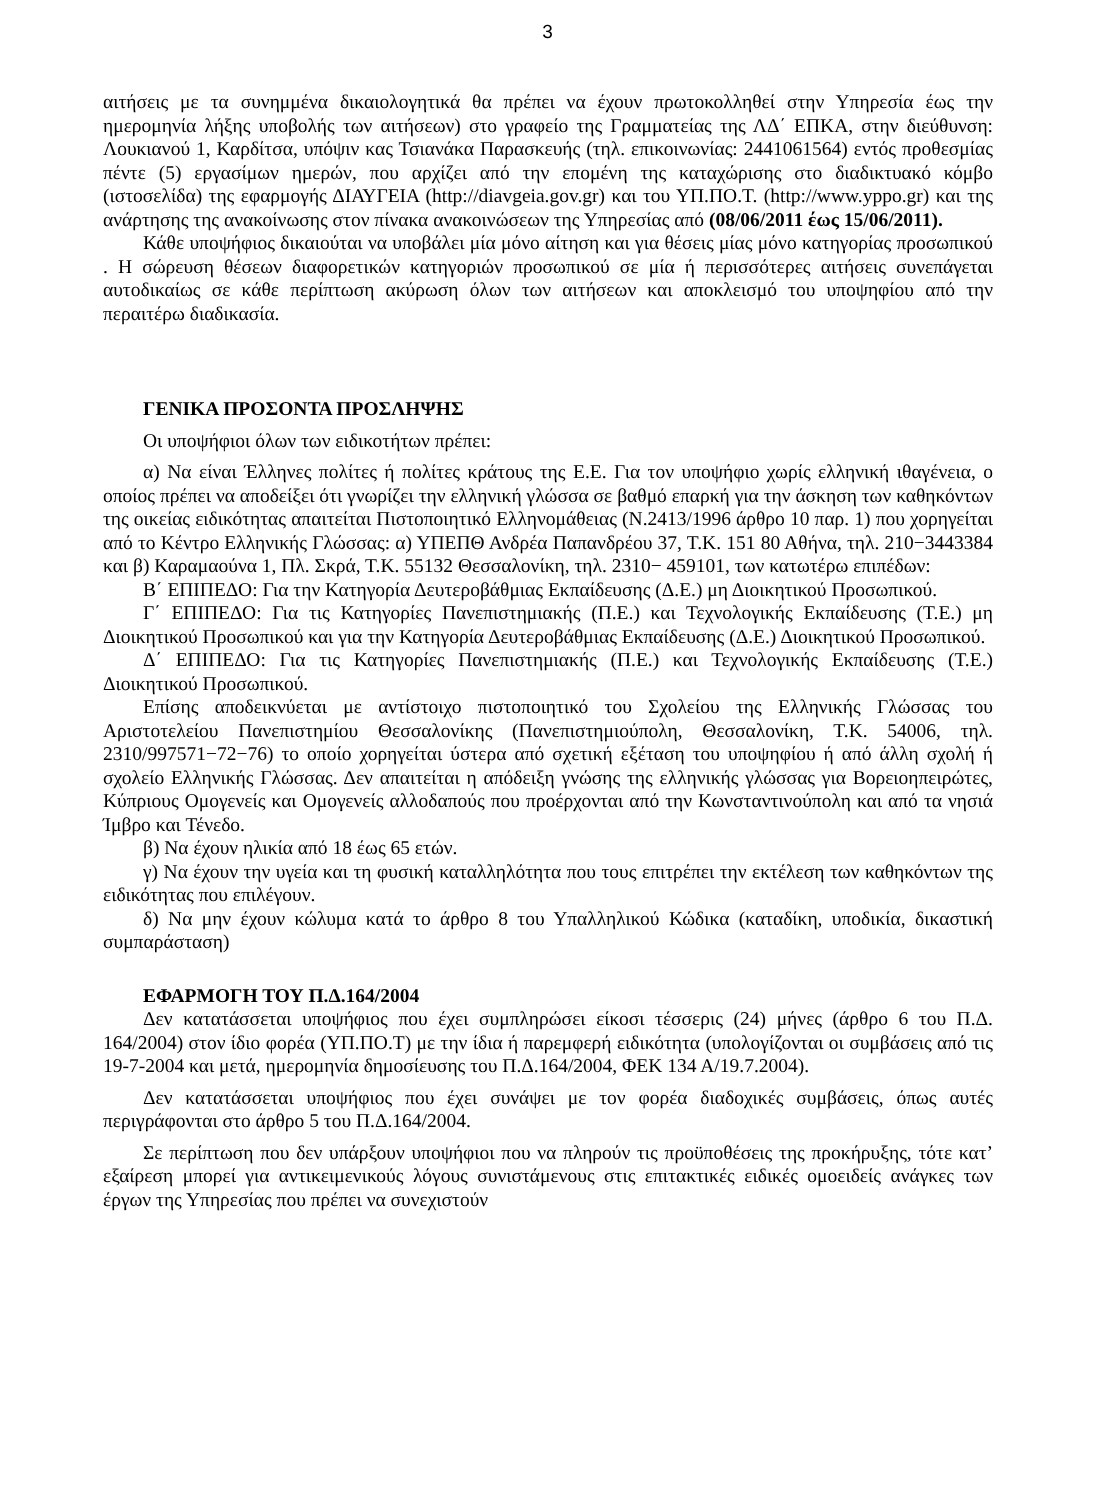3
αιτήσεις με τα συνημμένα δικαιολογητικά θα πρέπει να έχουν πρωτοκολληθεί στην Υπηρεσία έως την ημερομηνία λήξης υποβολής των αιτήσεων) στο γραφείο της Γραμματείας της ΛΔ΄ ΕΠΚΑ, στην διεύθυνση: Λουκιανού 1, Καρδίτσα, υπόψιν κας Τσιανάκα Παρασκευής (τηλ. επικοινωνίας: 2441061564) εντός προθεσμίας πέντε (5) εργασίμων ημερών, που αρχίζει από την επομένη της καταχώρισης στο διαδικτυακό κόμβο (ιστοσελίδα) της εφαρμογής ΔΙΑΥΓΕΙΑ (http://diavgeia.gov.gr) και του ΥΠ.ΠΟ.Τ. (http://www.yppo.gr) και της ανάρτησης της ανακοίνωσης στον πίνακα ανακοινώσεων της Υπηρεσίας από (08/06/2011 έως 15/06/2011).
Κάθε υποψήφιος δικαιούται να υποβάλει μία μόνο αίτηση και για θέσεις μίας μόνο κατηγορίας προσωπικού . Η σώρευση θέσεων διαφορετικών κατηγοριών προσωπικού σε μία ή περισσότερες αιτήσεις συνεπάγεται αυτοδικαίως σε κάθε περίπτωση ακύρωση όλων των αιτήσεων και αποκλεισμό του υποψηφίου από την περαιτέρω διαδικασία.
ΓΕΝΙΚΑ ΠΡΟΣΟΝΤΑ ΠΡΟΣΛΗΨΗΣ
Οι υποψήφιοι όλων των ειδικοτήτων πρέπει:
α) Να είναι Έλληνες πολίτες ή πολίτες κράτους της Ε.Ε. Για τον υποψήφιο χωρίς ελληνική ιθαγένεια, ο οποίος πρέπει να αποδείξει ότι γνωρίζει την ελληνική γλώσσα σε βαθμό επαρκή για την άσκηση των καθηκόντων της οικείας ειδικότητας απαιτείται Πιστοποιητικό Ελληνομάθειας (Ν.2413/1996 άρθρο 10 παρ. 1) που χορηγείται από το Κέντρο Ελληνικής Γλώσσας: α) ΥΠΕΠΘ Ανδρέα Παπανδρέου 37, Τ.Κ. 151 80 Αθήνα, τηλ. 210−3443384 και β) Καραμαούνα 1, Πλ. Σκρά, Τ.Κ. 55132 Θεσσαλονίκη, τηλ. 2310− 459101, των κατωτέρω επιπέδων:
Β΄ ΕΠΙΠΕΔΟ: Για την Κατηγορία Δευτεροβάθμιας Εκπαίδευσης (Δ.Ε.) μη Διοικητικού Προσωπικού.
Γ΄ ΕΠΙΠΕΔΟ: Για τις Κατηγορίες Πανεπιστημιακής (Π.Ε.) και Τεχνολογικής Εκπαίδευσης (Τ.Ε.) μη Διοικητικού Προσωπικού και για την Κατηγορία Δευτεροβάθμιας Εκπαίδευσης (Δ.Ε.) Διοικητικού Προσωπικού.
Δ΄ ΕΠΙΠΕΔΟ: Για τις Κατηγορίες Πανεπιστημιακής (Π.Ε.) και Τεχνολογικής Εκπαίδευσης (Τ.Ε.) Διοικητικού Προσωπικού.
Επίσης αποδεικνύεται με αντίστοιχο πιστοποιητικό του Σχολείου της Ελληνικής Γλώσσας του Αριστοτελείου Πανεπιστημίου Θεσσαλονίκης (Πανεπιστημιούπολη, Θεσσαλονίκη, Τ.Κ. 54006, τηλ. 2310/997571−72−76) το οποίο χορηγείται ύστερα από σχετική εξέταση του υποψηφίου ή από άλλη σχολή ή σχολείο Ελληνικής Γλώσσας. Δεν απαιτείται η απόδειξη γνώσης της ελληνικής γλώσσας για Βορειοηπειρώτες, Κύπριους Ομογενείς και Ομογενείς αλλοδαπούς που προέρχονται από την Κωνσταντινούπολη και από τα νησιά Ίμβρο και Τένεδο.
β) Να έχουν ηλικία από 18 έως 65 ετών.
γ) Να έχουν την υγεία και τη φυσική καταλληλότητα που τους επιτρέπει την εκτέλεση των καθηκόντων της ειδικότητας που επιλέγουν.
δ) Να μην έχουν κώλυμα κατά το άρθρο 8 του Υπαλληλικού Κώδικα (καταδίκη, υποδικία, δικαστική συμπαράσταση)
ΕΦΑΡΜΟΓΗ ΤΟΥ Π.Δ.164/2004
Δεν κατατάσσεται υποψήφιος που έχει συμπληρώσει είκοσι τέσσερις (24) μήνες (άρθρο 6 του Π.Δ. 164/2004) στον ίδιο φορέα (ΥΠ.ΠΟ.Τ) με την ίδια ή παρεμφερή ειδικότητα (υπολογίζονται οι συμβάσεις από τις 19-7-2004 και μετά, ημερομηνία δημοσίευσης του Π.Δ.164/2004, ΦΕΚ 134 Α/19.7.2004).
Δεν κατατάσσεται υποψήφιος που έχει συνάψει με τον φορέα διαδοχικές συμβάσεις, όπως αυτές περιγράφονται στο άρθρο 5 του Π.Δ.164/2004.
Σε περίπτωση που δεν υπάρξουν υποψήφιοι που να πληρούν τις προϋποθέσεις της προκήρυξης, τότε κατ’ εξαίρεση μπορεί για αντικειμενικούς λόγους συνιστάμενους στις επιτακτικές ειδικές ομοειδείς ανάγκες των έργων της Υπηρεσίας που πρέπει να συνεχιστούν